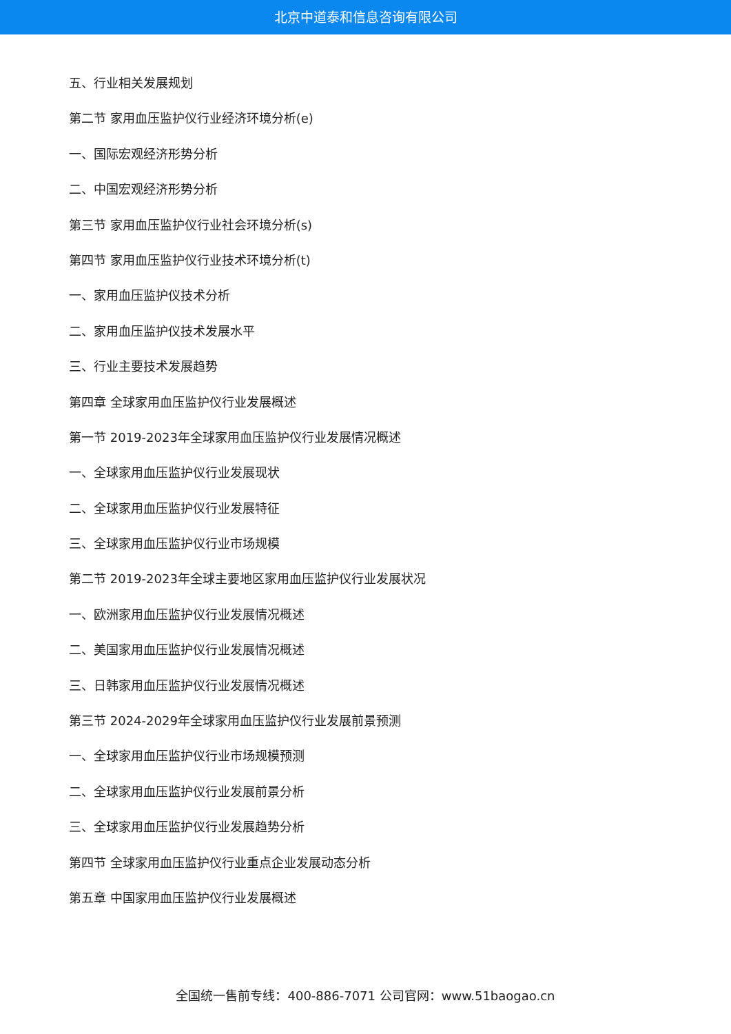北京中道泰和信息咨询有限公司
五、行业相关发展规划
第二节 家用血压监护仪行业经济环境分析(e)
一、国际宏观经济形势分析
二、中国宏观经济形势分析
第三节 家用血压监护仪行业社会环境分析(s)
第四节 家用血压监护仪行业技术环境分析(t)
一、家用血压监护仪技术分析
二、家用血压监护仪技术发展水平
三、行业主要技术发展趋势
第四章 全球家用血压监护仪行业发展概述
第一节 2019-2023年全球家用血压监护仪行业发展情况概述
一、全球家用血压监护仪行业发展现状
二、全球家用血压监护仪行业发展特征
三、全球家用血压监护仪行业市场规模
第二节 2019-2023年全球主要地区家用血压监护仪行业发展状况
一、欧洲家用血压监护仪行业发展情况概述
二、美国家用血压监护仪行业发展情况概述
三、日韩家用血压监护仪行业发展情况概述
第三节 2024-2029年全球家用血压监护仪行业发展前景预测
一、全球家用血压监护仪行业市场规模预测
二、全球家用血压监护仪行业发展前景分析
三、全球家用血压监护仪行业发展趋势分析
第四节 全球家用血压监护仪行业重点企业发展动态分析
第五章 中国家用血压监护仪行业发展概述
全国统一售前专线：400-886-7071 公司官网：www.51baogao.cn